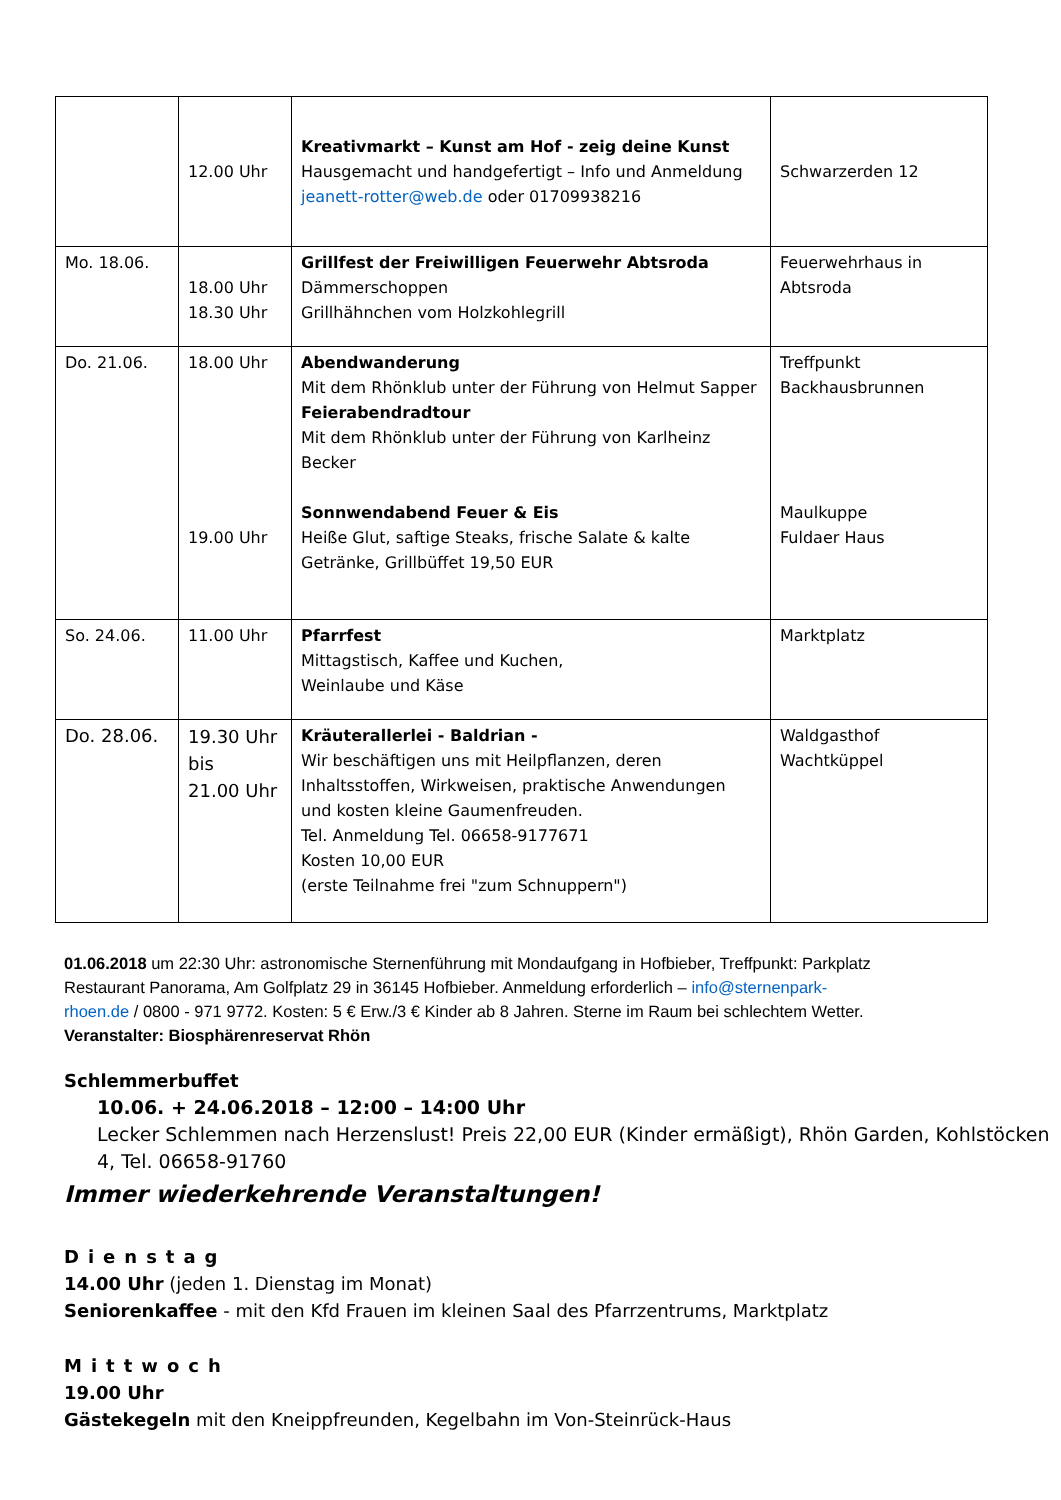| | 12.00 Uhr | Kreativmarkt – Kunst am Hof - zeig deine Kunst Hausgemacht und handgefertigt – Info und Anmeldung jeanett-rotter@web.de oder 01709938216 | Schwarzerden 12 |
| Mo. 18.06. | 18.00 Uhr 18.30 Uhr | Grillfest der Freiwilligen Feuerwehr Abtsroda Dämmerschoppen Grillhähnchen vom Holzkohlegrill | Feuerwehrhaus in Abtsroda |
| Do. 21.06. | 18.00 Uhr 19.00 Uhr | Abendwanderung Mit dem Rhönklub unter der Führung von Helmut Sapper Feierabendradtour Mit dem Rhönklub unter der Führung von Karlheinz Becker Sonnwendabend Feuer & Eis Heiße Glut, saftige Steaks, frische Salate & kalte Getränke, Grillbüffet 19,50 EUR | Treffpunkt Backhausbrunnen Maulkuppe Fuldaer Haus |
| So. 24.06. | 11.00 Uhr | Pfarrfest Mittagstisch, Kaffee und Kuchen, Weinlaube und Käse | Marktplatz |
| Do. 28.06. | 19.30 Uhr bis 21.00 Uhr | Kräuterallerlei - Baldrian - Wir beschäftigen uns mit Heilpflanzen, deren Inhaltsstoffen, Wirkweisen, praktische Anwendungen und kosten kleine Gaumenfreuden. Tel. Anmeldung Tel. 06658-9177671 Kosten 10,00 EUR (erste Teilnahme frei "zum Schnuppern") | Waldgasthof Wachtküppel |
01.06.2018 um 22:30 Uhr: astronomische Sternenführung mit Mondaufgang in Hofbieber, Treffpunkt: Parkplatz Restaurant Panorama, Am Golfplatz 29 in 36145 Hofbieber. Anmeldung erforderlich – info@sternenpark-rhoen.de / 0800 - 971 9772. Kosten: 5 € Erw./3 € Kinder ab 8 Jahren. Sterne im Raum bei schlechtem Wetter. Veranstalter: Biosphärenreservat Rhön
Schlemmerbuffet
10.06. + 24.06.2018 – 12:00 – 14:00 Uhr
Lecker Schlemmen nach Herzenslust! Preis 22,00 EUR (Kinder ermäßigt), Rhön Garden, Kohlstöcken 4, Tel. 06658-91760
Immer wiederkehrende Veranstaltungen!
Dienstag
14.00 Uhr (jeden 1. Dienstag im Monat)
Seniorenkaffee - mit den Kfd Frauen im kleinen Saal des Pfarrzentrums, Marktplatz
Mittwoch
19.00 Uhr
Gästekegeln mit den Kneippfreunden, Kegelbahn im Von-Steinrück-Haus